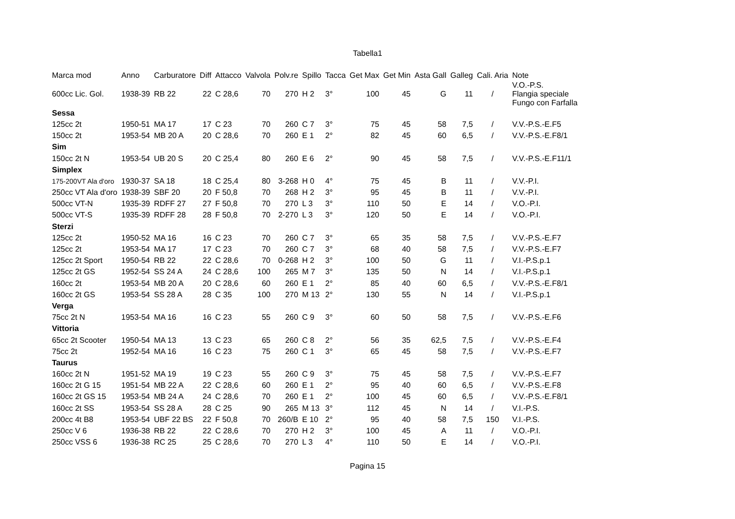Tabella1
| Marca mod | Anno | Carburatore | Diff | Attacco | Valvola | Polv.re | Spillo | Tacca | Get Max | Get Min | Asta Gall | Galleg | Cali. Aria | Note |
| --- | --- | --- | --- | --- | --- | --- | --- | --- | --- | --- | --- | --- | --- | --- |
| 600cc Lic. Gol. | 1938-39 | RB 22 | 22 | C 28,6 | 70 | 270 | H 2 | 3° | 100 | 45 | G | 11 | / | V.O.-P.S. Flangia speciale Fungo con Farfalla |
| Sessa | | | | | | | | | | | | | | |
| 125cc 2t | 1950-51 | MA 17 | 17 | C 23 | 70 | 260 | C 7 | 3° | 75 | 45 | 58 | 7,5 | / | V.V.-P.S.-E.F5 |
| 150cc 2t | 1953-54 | MB 20 A | 20 | C 28,6 | 70 | 260 | E 1 | 2° | 82 | 45 | 60 | 6,5 | / | V.V.-P.S.-E.F8/1 |
| Sim | | | | | | | | | | | | | | |
| 150cc 2t N | 1953-54 | UB 20 S | 20 | C 25,4 | 80 | 260 | E 6 | 2° | 90 | 45 | 58 | 7,5 | / | V.V.-P.S.-E.F11/1 |
| Simplex | | | | | | | | | | | | | | |
| 175-200VT Ala d'oro | 1930-37 | SA 18 | 18 | C 25,4 | 80 | 3-268 | H 0 | 4° | 75 | 45 | B | 11 | / | V.V.-P.I. |
| 250cc VT Ala d'oro | 1938-39 | SBF 20 | 20 | F 50,8 | 70 | 268 | H 2 | 3° | 95 | 45 | B | 11 | / | V.V.-P.I. |
| 500cc VT-N | 1935-39 | RDFF 27 | 27 | F 50,8 | 70 | 270 | L 3 | 3° | 110 | 50 | E | 14 | / | V.O.-P.I. |
| 500cc VT-S | 1935-39 | RDFF 28 | 28 | F 50,8 | 70 | 2-270 | L 3 | 3° | 120 | 50 | E | 14 | / | V.O.-P.I. |
| Sterzi | | | | | | | | | | | | | | |
| 125cc 2t | 1950-52 | MA 16 | 16 | C 23 | 70 | 260 | C 7 | 3° | 65 | 35 | 58 | 7,5 | / | V.V.-P.S.-E.F7 |
| 125cc 2t | 1953-54 | MA 17 | 17 | C 23 | 70 | 260 | C 7 | 3° | 68 | 40 | 58 | 7,5 | / | V.V.-P.S.-E.F7 |
| 125cc 2t Sport | 1950-54 | RB 22 | 22 | C 28,6 | 70 | 0-268 | H 2 | 3° | 100 | 50 | G | 11 | / | V.I.-P.S.p.1 |
| 125cc 2t GS | 1952-54 | SS 24 A | 24 | C 28,6 | 100 | 265 | M 7 | 3° | 135 | 50 | N | 14 | / | V.I.-P.S.p.1 |
| 160cc 2t | 1953-54 | MB 20 A | 20 | C 28,6 | 60 | 260 | E 1 | 2° | 85 | 40 | 60 | 6,5 | / | V.V.-P.S.-E.F8/1 |
| 160cc 2t GS | 1953-54 | SS 28 A | 28 | C 35 | 100 | 270 | M 13 | 2° | 130 | 55 | N | 14 | / | V.I.-P.S.p.1 |
| Verga | | | | | | | | | | | | | | |
| 75cc 2t N | 1953-54 | MA 16 | 16 | C 23 | 55 | 260 | C 9 | 3° | 60 | 50 | 58 | 7,5 | / | V.V.-P.S.-E.F6 |
| Vittoria | | | | | | | | | | | | | | |
| 65cc 2t Scooter | 1950-54 | MA 13 | 13 | C 23 | 65 | 260 | C 8 | 2° | 56 | 35 | 62,5 | 7,5 | / | V.V.-P.S.-E.F4 |
| 75cc 2t | 1952-54 | MA 16 | 16 | C 23 | 75 | 260 | C 1 | 3° | 65 | 45 | 58 | 7,5 | / | V.V.-P.S.-E.F7 |
| Taurus | | | | | | | | | | | | | | |
| 160cc 2t N | 1951-52 | MA 19 | 19 | C 23 | 55 | 260 | C 9 | 3° | 75 | 45 | 58 | 7,5 | / | V.V.-P.S.-E.F7 |
| 160cc 2t G 15 | 1951-54 | MB 22 A | 22 | C 28,6 | 60 | 260 | E 1 | 2° | 95 | 40 | 60 | 6,5 | / | V.V.-P.S.-E.F8 |
| 160cc 2t GS 15 | 1953-54 | MB 24 A | 24 | C 28,6 | 70 | 260 | E 1 | 2° | 100 | 45 | 60 | 6,5 | / | V.V.-P.S.-E.F8/1 |
| 160cc 2t SS | 1953-54 | SS 28 A | 28 | C 25 | 90 | 265 | M 13 | 3° | 112 | 45 | N | 14 | / | V.I.-P.S. |
| 200cc 4t B8 | 1953-54 | UBF 22 BS | 22 | F 50,8 | 70 | 260/B | E 10 | 2° | 95 | 40 | 58 | 7,5 | 150 | V.I.-P.S. |
| 250cc V 6 | 1936-38 | RB 22 | 22 | C 28,6 | 70 | 270 | H 2 | 3° | 100 | 45 | A | 11 | / | V.O.-P.I. |
| 250cc VSS 6 | 1936-38 | RC 25 | 25 | C 28,6 | 70 | 270 | L 3 | 4° | 110 | 50 | E | 14 | / | V.O.-P.I. |
Pagina 15